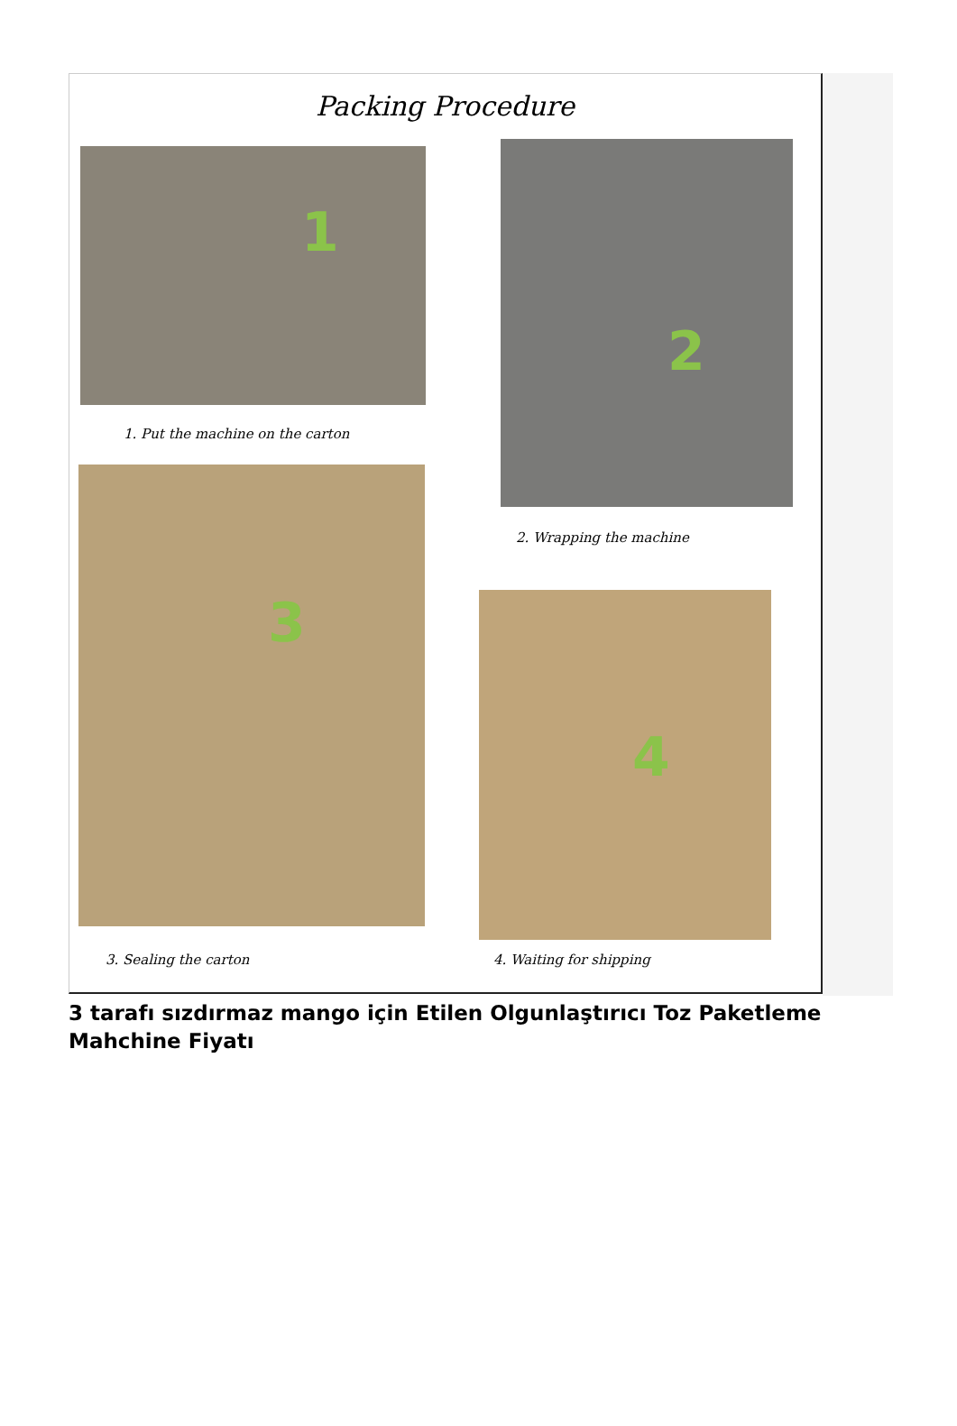Packing Procedure
1
1. Put the machine on the carton
2
2. Wrapping the machine
3
3. Sealing the carton
4
4. Waiting for shipping
3 tarafı sızdırmaz mango için Etilen Olgunlaştırıcı Toz Paketleme Mahchine Fiyatı